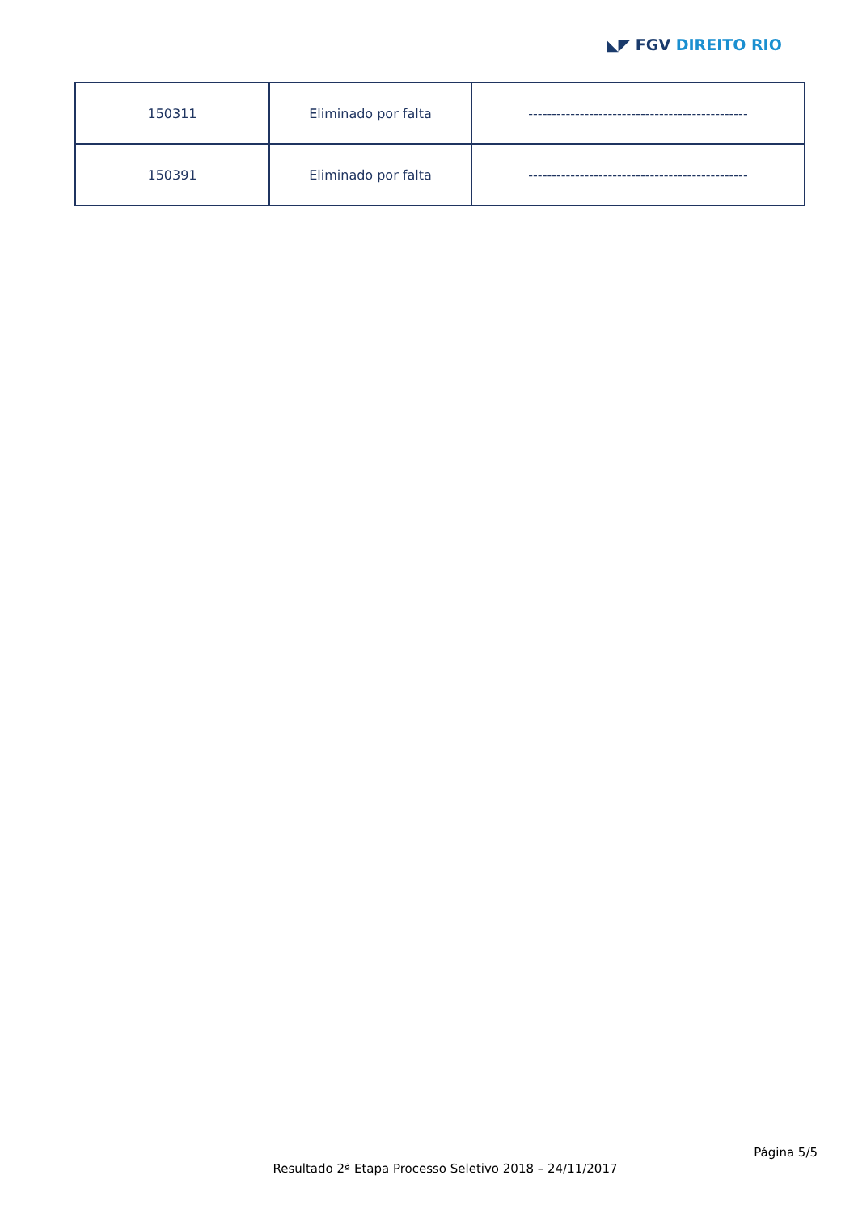◣◤ FGV DIREITO RIO
| 150311 | Eliminado por falta | ----------------------------------------------- |
| 150391 | Eliminado por falta | ----------------------------------------------- |
Página 5/5
Resultado 2ª Etapa Processo Seletivo 2018 – 24/11/2017